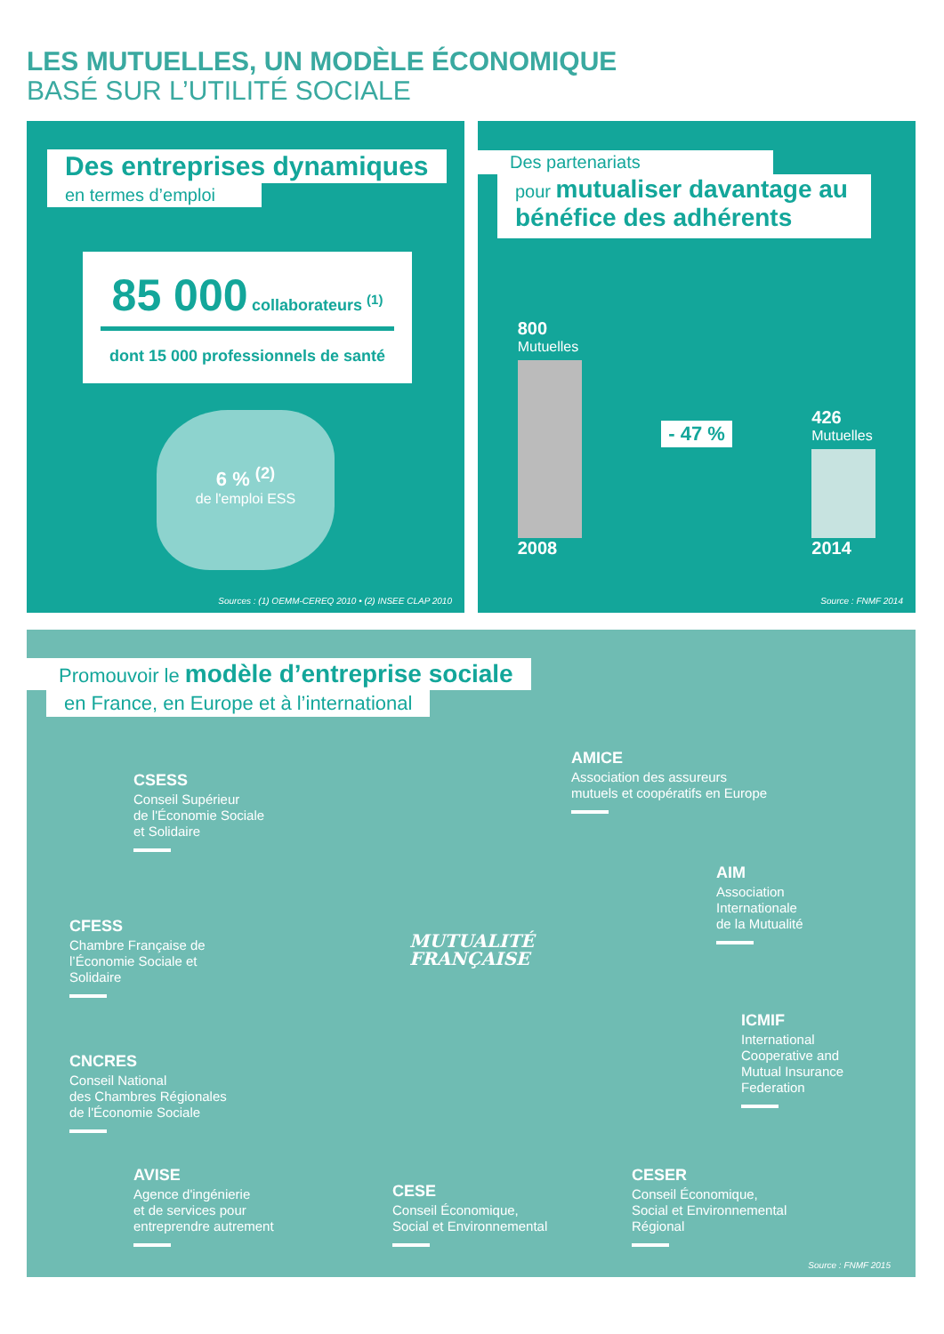LES MUTUELLES, UN MODÈLE ÉCONOMIQUE
BASÉ SUR L’UTILITÉ SOCIALE
Des entreprises dynamiques
en termes d’emploi
85 000 collaborateurs <sup>(1)</sup>
dont 15 000 professionnels de santé
6 % <sup>(2)</sup>
de l'emploi ESS
Sources : (1) OEMM-CEREQ 2010 • (2) INSEE CLAP 2010
Des partenariats
pour mutualiser davantage au bénéfice des adhérents
800
Mutuelles
2008
- 47 %
426
Mutuelles
2014
Source : FNMF 2014
Promouvoir le modèle d’entreprise sociale
en France, en Europe et à l’international
MUTUALITÉ
FRANÇAISE
CSESS
Conseil Supérieur
de l'Économie Sociale
et Solidaire
AMICE
Association des assureurs
mutuels et coopératifs en Europe
CFESS
Chambre Française de
l’Économie Sociale et
Solidaire
AIM
Association
Internationale
de la Mutualité
CNCRES
Conseil National
des Chambres Régionales
de l'Économie Sociale
ICMIF
International
Cooperative and
Mutual Insurance
Federation
AVISE
Agence d'ingénierie
et de services pour
entreprendre autrement
CESE
Conseil Économique,
Social et Environnemental
CESER
Conseil Économique,
Social et Environnemental
Régional
Source : FNMF 2015